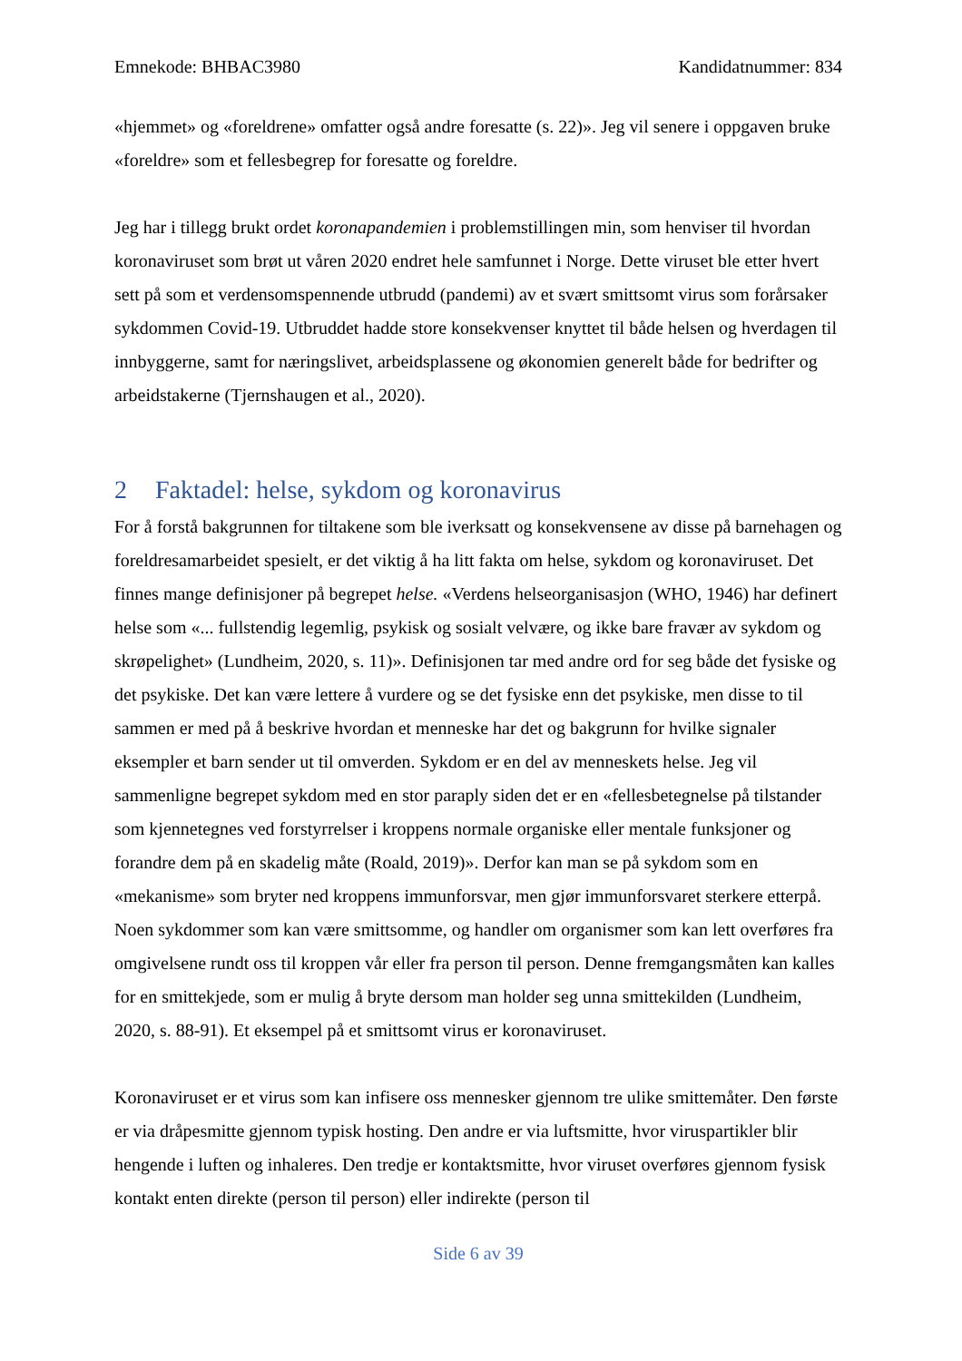Emnekode: BHBAC3980 Kandidatnummer: 834
«hjemmet» og «foreldrene» omfatter også andre foresatte (s. 22)». Jeg vil senere i oppgaven bruke «foreldre» som et fellesbegrep for foresatte og foreldre.
Jeg har i tillegg brukt ordet koronapandemien i problemstillingen min, som henviser til hvordan koronaviruset som brøt ut våren 2020 endret hele samfunnet i Norge. Dette viruset ble etter hvert sett på som et verdensomspennende utbrudd (pandemi) av et svært smittsomt virus som forårsaker sykdommen Covid-19. Utbruddet hadde store konsekvenser knyttet til både helsen og hverdagen til innbyggerne, samt for næringslivet, arbeidsplassene og økonomien generelt både for bedrifter og arbeidstakerne (Tjernshaugen et al., 2020).
2 Faktadel: helse, sykdom og koronavirus
For å forstå bakgrunnen for tiltakene som ble iverksatt og konsekvensene av disse på barnehagen og foreldresamarbeidet spesielt, er det viktig å ha litt fakta om helse, sykdom og koronaviruset. Det finnes mange definisjoner på begrepet helse. «Verdens helseorganisasjon (WHO, 1946) har definert helse som «... fullstendig legemlig, psykisk og sosialt velvære, og ikke bare fravær av sykdom og skrøpelighet» (Lundheim, 2020, s. 11)». Definisjonen tar med andre ord for seg både det fysiske og det psykiske. Det kan være lettere å vurdere og se det fysiske enn det psykiske, men disse to til sammen er med på å beskrive hvordan et menneske har det og bakgrunn for hvilke signaler eksempler et barn sender ut til omverden. Sykdom er en del av menneskets helse. Jeg vil sammenligne begrepet sykdom med en stor paraply siden det er en «fellesbetegnelse på tilstander som kjennetegnes ved forstyrrelser i kroppens normale organiske eller mentale funksjoner og forandre dem på en skadelig måte (Roald, 2019)». Derfor kan man se på sykdom som en «mekanisme» som bryter ned kroppens immunforsvar, men gjør immunforsvaret sterkere etterpå. Noen sykdommer som kan være smittsomme, og handler om organismer som kan lett overføres fra omgivelsene rundt oss til kroppen vår eller fra person til person. Denne fremgangsmåten kan kalles for en smittekjede, som er mulig å bryte dersom man holder seg unna smittekilden (Lundheim, 2020, s. 88-91). Et eksempel på et smittsomt virus er koronaviruset.
Koronaviruset er et virus som kan infisere oss mennesker gjennom tre ulike smittemåter. Den første er via dråpesmitte gjennom typisk hosting. Den andre er via luftsmitte, hvor viruspartikler blir hengende i luften og inhaleres. Den tredje er kontaktsmitte, hvor viruset overføres gjennom fysisk kontakt enten direkte (person til person) eller indirekte (person til
Side 6 av 39